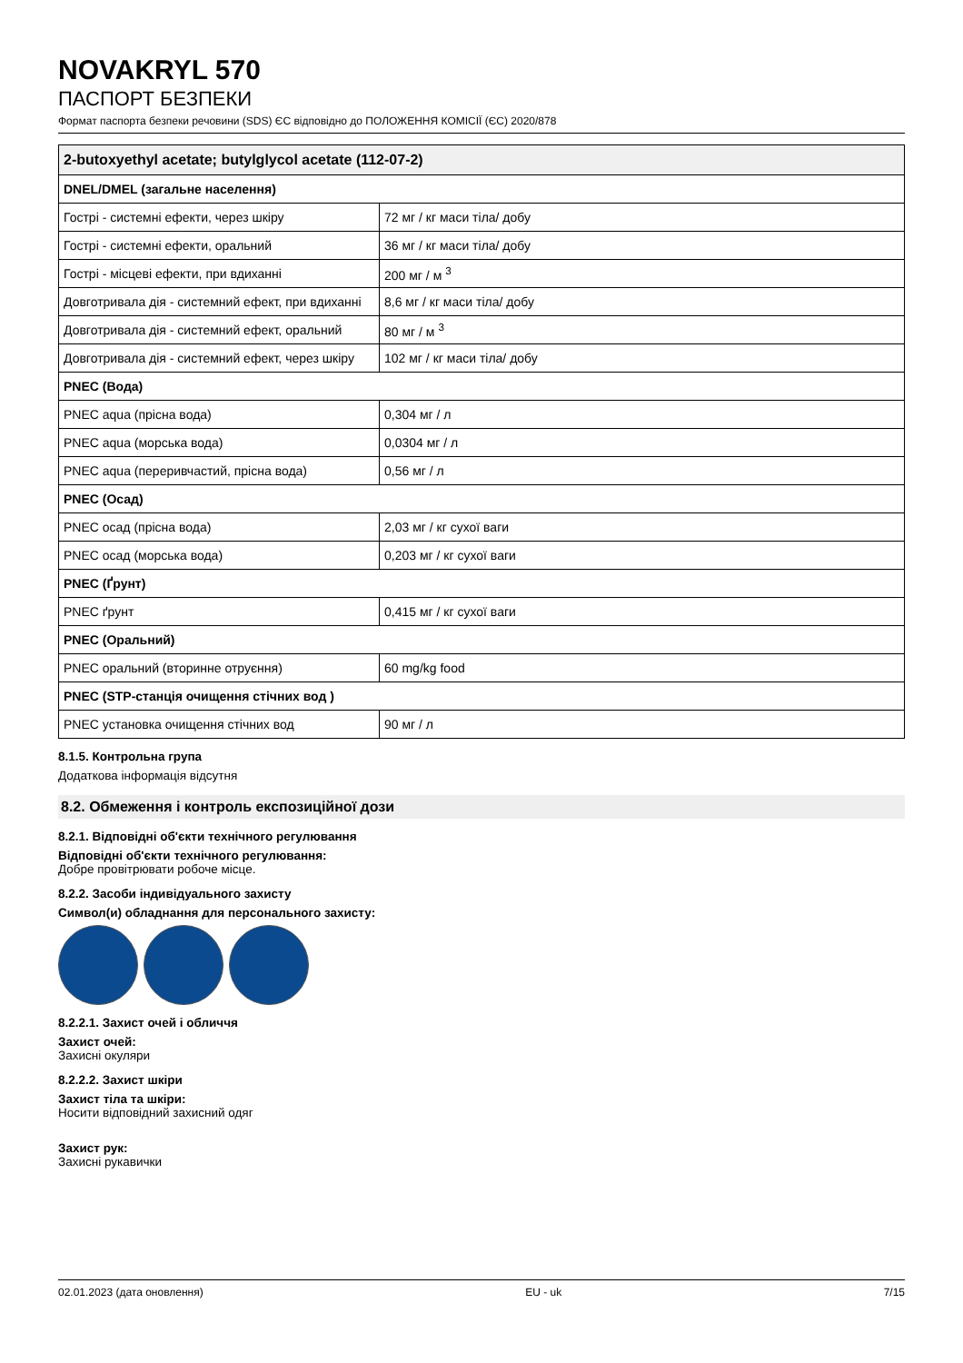NOVAKRYL 570
ПАСПОРТ БЕЗПЕКИ
Формат паспорта безпеки речовини (SDS) ЄС відповідно до ПОЛОЖЕННЯ КОМІСІЇ (ЄС) 2020/878
| 2-butoxyethyl acetate; butylglycol acetate (112-07-2) | |
| --- | --- |
| DNEL/DMEL (загальне населення) | |
| Гострі - системні ефекти, через шкіру | 72 мг / кг маси тіла/ добу |
| Гострі - системні ефекти, оральний | 36 мг / кг маси тіла/ добу |
| Гострі - місцеві ефекти, при вдиханні | 200 мг / м <sup>3</sup> |
| Довготривала дія - системний ефект, при вдиханні | 8,6 мг / кг маси тіла/ добу |
| Довготривала дія - системний ефект, оральний | 80 мг / м <sup>3</sup> |
| Довготривала дія - системний ефект, через шкіру | 102 мг / кг маси тіла/ добу |
| PNEC (Вода) | |
| PNEC aqua (прісна вода) | 0,304 мг / л |
| PNEC aqua (морська вода) | 0,0304 мг / л |
| PNEC aqua (переривчастий, прісна вода) | 0,56 мг / л |
| PNEC (Осад) | |
| PNEC осад (прісна вода) | 2,03 мг / кг сухої ваги |
| PNEC осад (морська вода) | 0,203 мг / кг сухої ваги |
| PNEC (Ґрунт) | |
| PNEC ґрунт | 0,415 мг / кг сухої ваги |
| PNEC (Оральний) | |
| PNEC оральний (вторинне отруєння) | 60 mg/kg food |
| PNEC (STP-станція очищення стічних вод ) | |
| PNEC установка очищення стічних вод | 90 мг / л |
8.1.5. Контрольна група
Додаткова інформація відсутня
8.2. Обмеження і контроль експозиційної дози
8.2.1. Відповідні об'єкти технічного регулювання
Відповідні об'єкти технічного регулювання:
Добре провітрювати робоче місце.
8.2.2. Засоби індивідуального захисту
Символ(и) обладнання для персонального захисту:
8.2.2.1. Захист очей і обличчя
Захист очей:
Захисні окуляри
8.2.2.2. Захист шкіри
Захист тіла та шкіри:
Носити відповідний захисний одяг
Захист рук:
Захисні рукавички
02.01.2023 (дата оновлення) EU - uk 7/15